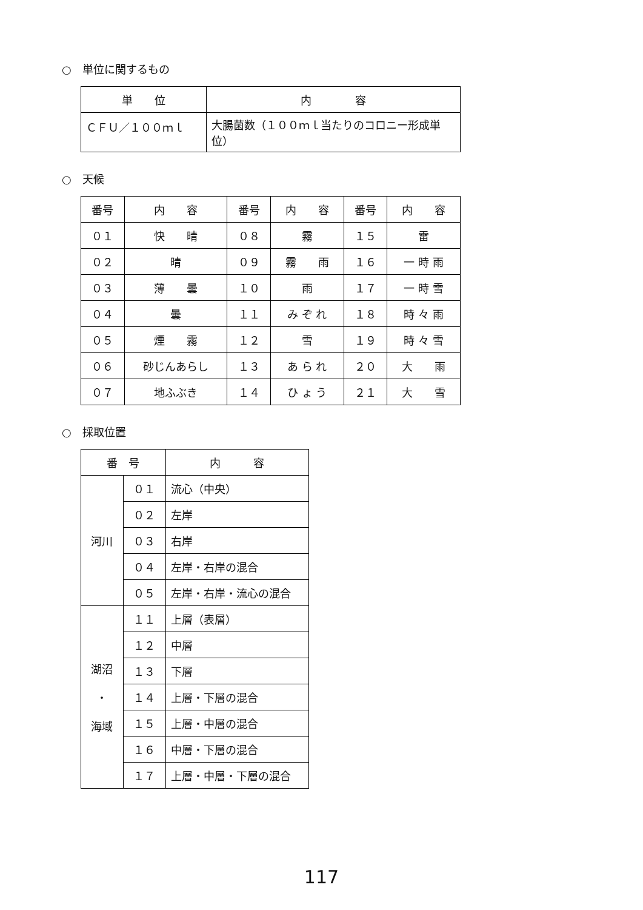○　単位に関するもの
| 単 位 | 内 容 |
| --- | --- |
| ＣＦＵ／１００ｍｌ | 大腸菌数（１００ｍｌ当たりのコロニー形成単位） |
○　天候
| 番号 | 内 容 | 番号 | 内 容 | 番号 | 内 容 |
| --- | --- | --- | --- | --- | --- |
| ０１ | 快 晴 | ０８ | 霧 | １５ | 雷 |
| ０２ | 晴 | ０９ | 霧 雨 | １６ | 一 時 雨 |
| ０３ | 薄 曇 | １０ | 雨 | １７ | 一 時 雪 |
| ０４ | 曇 | １１ | み ぞ れ | １８ | 時 々 雨 |
| ０５ | 煙 霧 | １２ | 雪 | １９ | 時 々 雪 |
| ０６ | 砂じんあらし | １３ | あ ら れ | ２０ | 大 雨 |
| ０７ | 地ふぶき | １４ | ひ ょ う | ２１ | 大 雪 |
○　採取位置
| 番 号 | | 内 容 |
| --- | --- | --- |
| 河川 | ０１ | 流心（中央） |
| | ０２ | 左岸 |
| | ０３ | 右岸 |
| | ０４ | 左岸・右岸の混合 |
| | ０５ | 左岸・右岸・流心の混合 |
| 湖沼 ・ 海域 | １１ | 上層（表層） |
| | １２ | 中層 |
| | １３ | 下層 |
| | １４ | 上層・下層の混合 |
| | １５ | 上層・中層の混合 |
| | １６ | 中層・下層の混合 |
| | １７ | 上層・中層・下層の混合 |
117